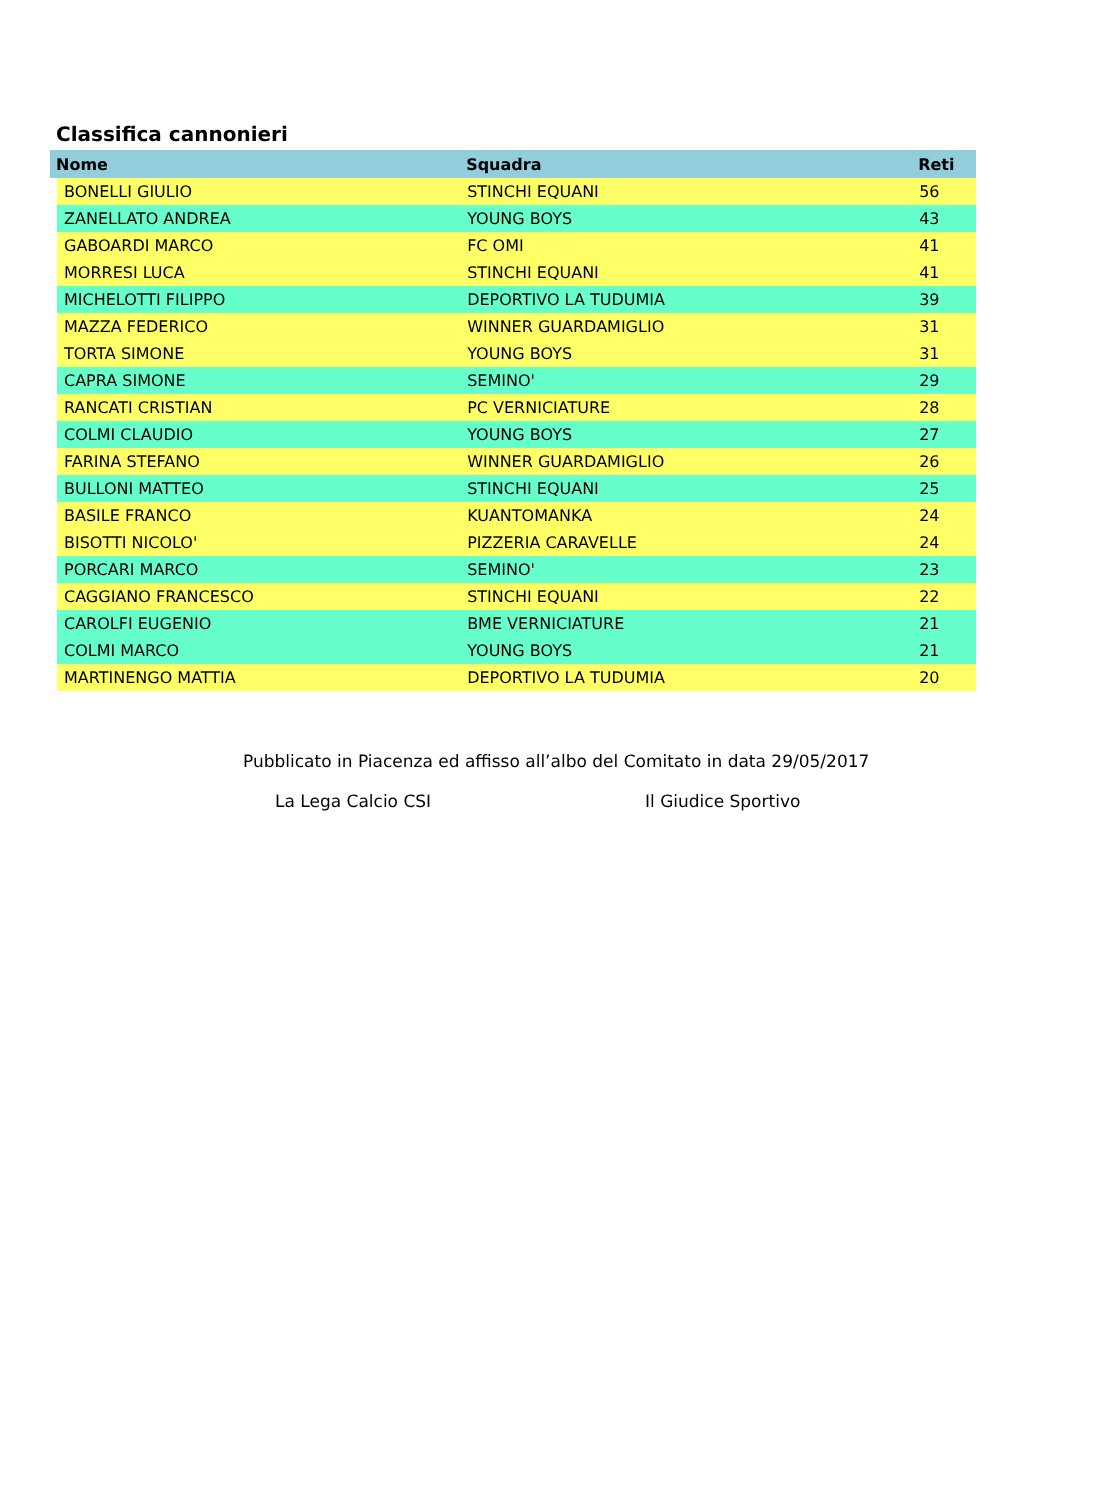Classifica cannonieri
| Nome | | Squadra | Reti |
| --- | --- | --- | --- |
| | BONELLI GIULIO | STINCHI EQUANI | 56 |
| | ZANELLATO ANDREA | YOUNG BOYS | 43 |
| | GABOARDI MARCO | FC OMI | 41 |
| | MORRESI LUCA | STINCHI EQUANI | 41 |
| | MICHELOTTI FILIPPO | DEPORTIVO LA TUDUMIA | 39 |
| | MAZZA FEDERICO | WINNER GUARDAMIGLIO | 31 |
| | TORTA SIMONE | YOUNG BOYS | 31 |
| | CAPRA SIMONE | SEMINO' | 29 |
| | RANCATI CRISTIAN | PC VERNICIATURE | 28 |
| | COLMI CLAUDIO | YOUNG BOYS | 27 |
| | FARINA STEFANO | WINNER GUARDAMIGLIO | 26 |
| | BULLONI MATTEO | STINCHI EQUANI | 25 |
| | BASILE FRANCO | KUANTOMANKA | 24 |
| | BISOTTI NICOLO' | PIZZERIA CARAVELLE | 24 |
| | PORCARI MARCO | SEMINO' | 23 |
| | CAGGIANO FRANCESCO | STINCHI EQUANI | 22 |
| | CAROLFI EUGENIO | BME VERNICIATURE | 21 |
| | COLMI MARCO | YOUNG BOYS | 21 |
| | MARTINENGO MATTIA | DEPORTIVO LA TUDUMIA | 20 |
Pubblicato in Piacenza ed affisso all’albo del Comitato in data 29/05/2017
La Lega Calcio CSI Il Giudice Sportivo